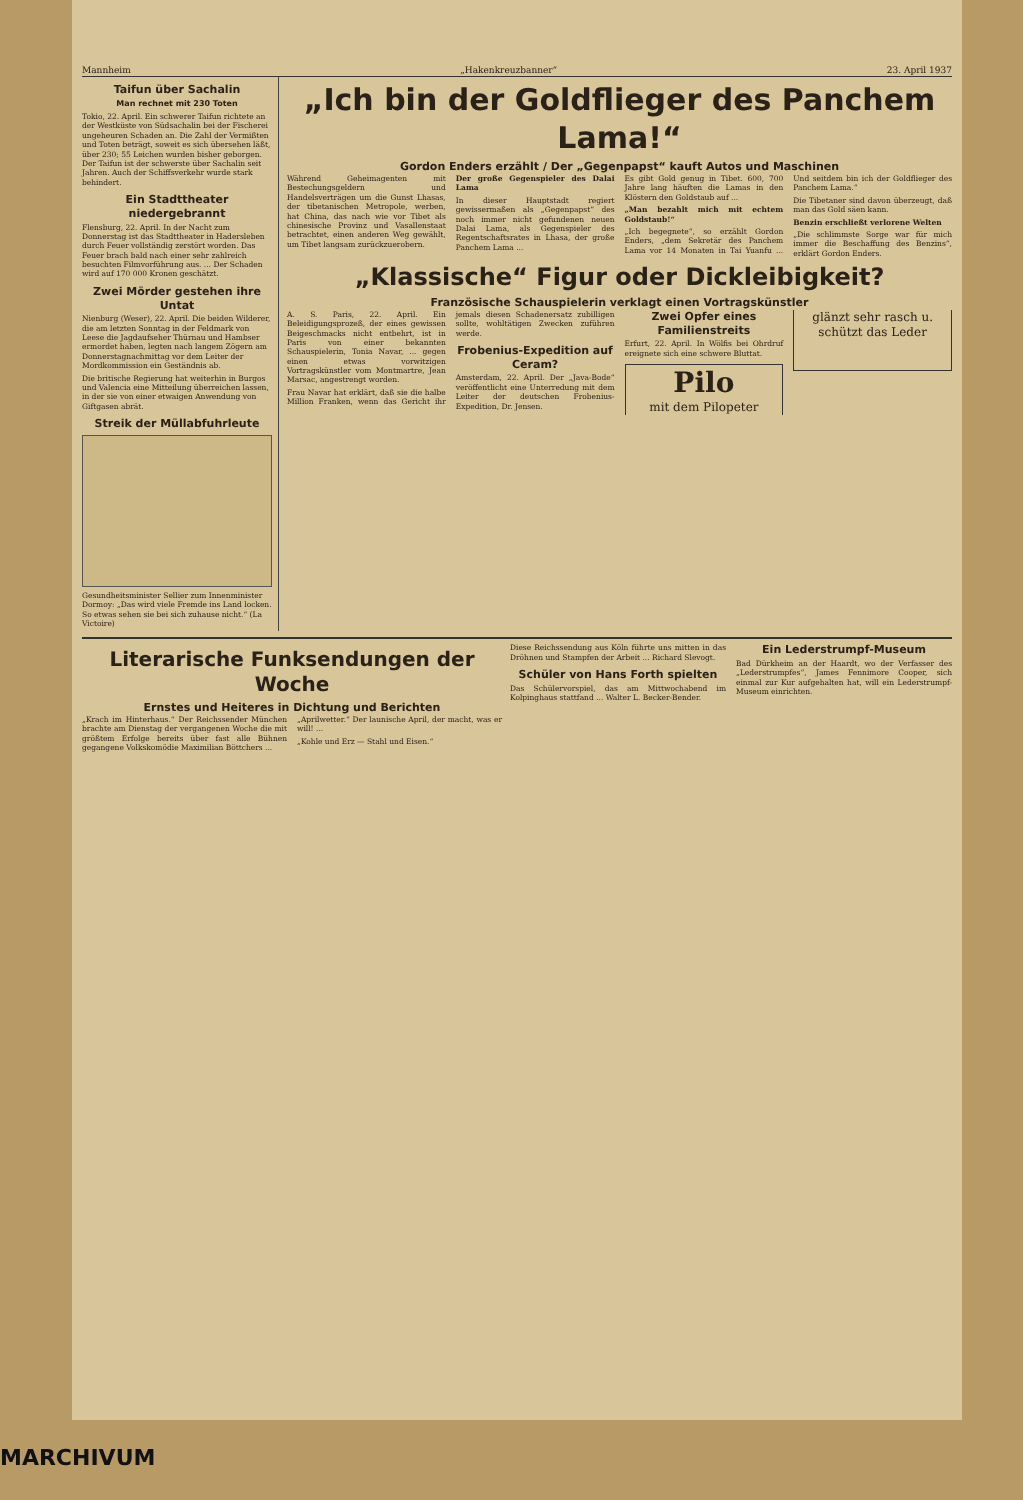Mannheim „Hakenkreuzbanner“23. April 1937
Taifun über Sachalin
Man rechnet mit 230 Toten
Tokio, 22. April. Ein schwerer Taifun richtete an der Westküste von Südsachalin bei der Fischerei ungeheuren Schaden an. Die Zahl der Vermißten und Toten beträgt, soweit es sich übersehen läßt, über 230; 55 Leichen wurden bisher geborgen. Der Taifun ist der schwerste über Sachalin seit Jahren. Auch der Schiffsverkehr wurde stark behindert.
Ein Stadttheater niedergebrannt
Flensburg, 22. April. In der Nacht zum Donnerstag ist das Stadttheater in Hadersleben durch Feuer vollständig zerstört worden. Das Feuer brach bald nach einer sehr zahlreich besuchten Filmvorführung aus. ... Der Schaden wird auf 170 000 Kronen geschätzt.
Zwei Mörder gestehen ihre Untat
Nienburg (Weser), 22. April. Die beiden Wilderer, die am letzten Sonntag in der Feldmark von Leese die Jagdaufseher Thürnau und Hambser ermordet haben, legten nach langem Zögern am Donnerstagnachmittag vor dem Leiter der Mordkommission ein Geständnis ab.
Die britische Regierung hat weiterhin in Burgos und Valencia eine Mitteilung überreichen lassen, in der sie von einer etwaigen Anwendung von Giftgasen abrät.
Streik der Müllabfuhrleute
Gesundheitsminister Sellier zum Innenminister Dormoy: „Das wird viele Fremde ins Land locken. So etwas sehen sie bei sich zuhause nicht.“ (La Victoire)
„Ich bin der Goldflieger des Panchem Lama!“
Gordon Enders erzählt / Der „Gegenpapst“ kauft Autos und Maschinen
Während Geheimagenten mit Bestechungsgeldern und Handelsverträgen um die Gunst Lhasas, der tibetanischen Metropole, werben, hat China, das nach wie vor Tibet als chinesische Provinz und Vasallenstaat betrachtet, einen anderen Weg gewählt, um Tibet langsam zurückzuerobern.
Der große Gegenspieler des Dalai Lama
In dieser Hauptstadt regiert gewissermaßen als „Gegenpapst“ des noch immer nicht gefundenen neuen Dalai Lama, als Gegenspieler des Regentschaftsrates in Lhasa, der große Panchem Lama ...
Es gibt Gold genug in Tibet. 600, 700 Jahre lang häuften die Lamas in den Klöstern den Goldstaub auf ...
„Man bezahlt mich mit echtem Goldstaub!“
„Ich begegnete“, so erzählt Gordon Enders, „dem Sekretär des Panchem Lama vor 14 Monaten in Tai Yuanfu ... Und seitdem bin ich der Goldflieger des Panchem Lama.“
Die Tibetaner sind davon überzeugt, daß man das Gold säen kann.
Benzin erschließt verlorene Welten
„Die schlimmste Sorge war für mich immer die Beschaffung des Benzins“, erklärt Gordon Enders.
„Klassische“ Figur oder Dickleibigkeit?
Französische Schauspielerin verklagt einen Vortragskünstler
A. S. Paris, 22. April. Ein Beleidigungsprozeß, der eines gewissen Beigeschmacks nicht entbehrt, ist in Paris von einer bekannten Schauspielerin, Tonia Navar, ... gegen einen etwas vorwitzigen Vortragskünstler vom Montmartre, Jean Marsac, angestrengt worden.
Frau Navar hat erklärt, daß sie die halbe Million Franken, wenn das Gericht ihr jemals diesen Schadenersatz zubilligen sollte, wohltätigen Zwecken zuführen werde.
Frobenius-Expedition auf Ceram?
Amsterdam, 22. April. Der „Java-Bode“ veröffentlicht eine Unterredung mit dem Leiter der deutschen Frobenius-Expedition, Dr. Jensen.
Zwei Opfer eines Familienstreits
Erfurt, 22. April. In Wölfis bei Ohrdruf ereignete sich eine schwere Bluttat.
Pilo
mit dem Pilopeter
glänzt sehr rasch u. schützt das Leder
Literarische Funksendungen der Woche
Ernstes und Heiteres in Dichtung und Berichten
„Krach im Hinterhaus.“ Der Reichssender München brachte am Dienstag der vergangenen Woche die mit größtem Erfolge bereits über fast alle Bühnen gegangene Volkskomödie Maximilian Böttchers ...
„Aprilwetter.“ Der launische April, der macht, was er will! ...
„Kohle und Erz — Stahl und Eisen.“
Diese Reichssendung aus Köln führte uns mitten in das Dröhnen und Stampfen der Arbeit ... Richard Slevogt.
Schüler von Hans Forth spielten
Das Schülervorspiel, das am Mittwochabend im Kolpinghaus stattfand ... Walter L. Becker-Bender.
Ein Lederstrumpf-Museum
Bad Dürkheim an der Haardt, wo der Verfasser des „Lederstrumpfes“, James Fennimore Cooper, sich einmal zur Kur aufgehalten hat, will ein Lederstrumpf-Museum einrichten.
MARCHIVUM